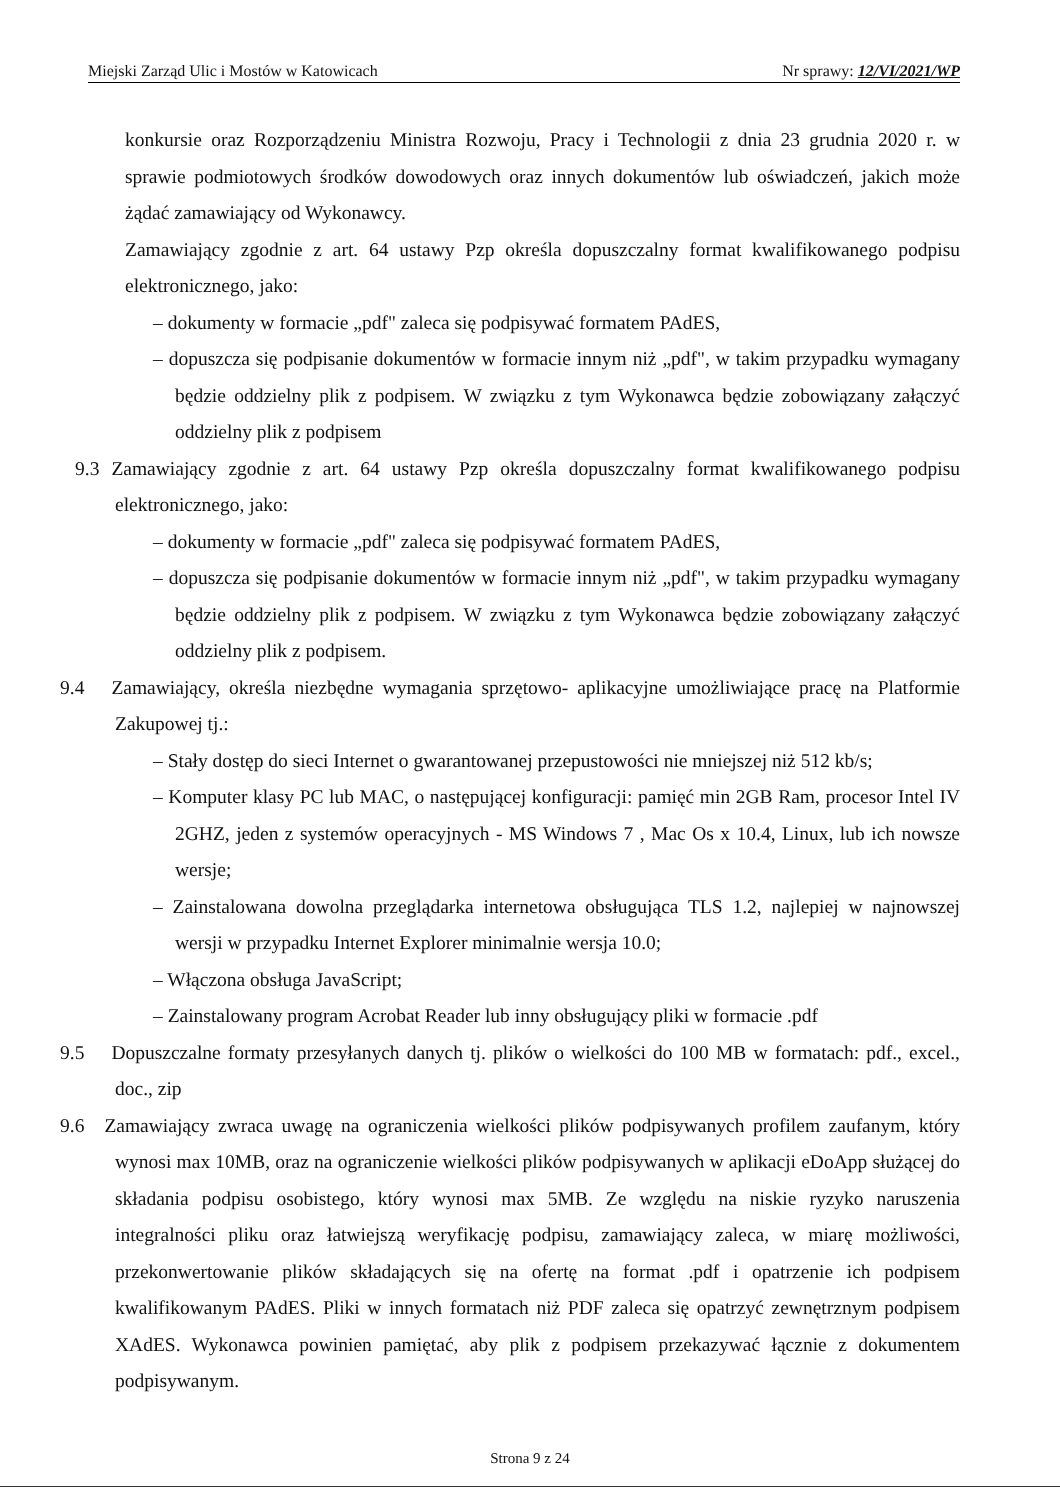Miejski Zarząd Ulic i Mostów w Katowicach Nr sprawy: 12/VI/2021/WP
konkursie oraz Rozporządzeniu Ministra Rozwoju, Pracy i Technologii z dnia 23 grudnia 2020 r. w sprawie podmiotowych środków dowodowych oraz innych dokumentów lub oświadczeń, jakich może żądać zamawiający od Wykonawcy.
Zamawiający zgodnie z art. 64 ustawy Pzp określa dopuszczalny format kwalifikowanego podpisu elektronicznego, jako:
– dokumenty w formacie „pdf" zaleca się podpisywać formatem PAdES,
– dopuszcza się podpisanie dokumentów w formacie innym niż „pdf", w takim przypadku wymagany będzie oddzielny plik z podpisem. W związku z tym Wykonawca będzie zobowiązany załączyć oddzielny plik z podpisem
9.3 Zamawiający zgodnie z art. 64 ustawy Pzp określa dopuszczalny format kwalifikowanego podpisu elektronicznego, jako:
– dokumenty w formacie „pdf" zaleca się podpisywać formatem PAdES,
– dopuszcza się podpisanie dokumentów w formacie innym niż „pdf", w takim przypadku wymagany będzie oddzielny plik z podpisem. W związku z tym Wykonawca będzie zobowiązany załączyć oddzielny plik z podpisem.
9.4 Zamawiający, określa niezbędne wymagania sprzętowo- aplikacyjne umożliwiające pracę na Platformie Zakupowej tj.:
– Stały dostęp do sieci Internet o gwarantowanej przepustowości nie mniejszej niż 512 kb/s;
– Komputer klasy PC lub MAC, o następującej konfiguracji: pamięć min 2GB Ram, procesor Intel IV 2GHZ, jeden z systemów operacyjnych - MS Windows 7 , Mac Os x 10.4, Linux, lub ich nowsze wersje;
– Zainstalowana dowolna przeglądarka internetowa obsługująca TLS 1.2, najlepiej w najnowszej wersji w przypadku Internet Explorer minimalnie wersja 10.0;
– Włączona obsługa JavaScript;
– Zainstalowany program Acrobat Reader lub inny obsługujący pliki w formacie .pdf
9.5 Dopuszczalne formaty przesyłanych danych tj. plików o wielkości do 100 MB w formatach: pdf., excel., doc., zip
9.6 Zamawiający zwraca uwagę na ograniczenia wielkości plików podpisywanych profilem zaufanym, który wynosi max 10MB, oraz na ograniczenie wielkości plików podpisywanych w aplikacji eDoApp służącej do składania podpisu osobistego, który wynosi max 5MB. Ze względu na niskie ryzyko naruszenia integralności pliku oraz łatwiejszą weryfikację podpisu, zamawiający zaleca, w miarę możliwości, przekonwertowanie plików składających się na ofertę na format .pdf i opatrzenie ich podpisem kwalifikowanym PAdES. Pliki w innych formatach niż PDF zaleca się opatrzyć zewnętrznym podpisem XAdES. Wykonawca powinien pamiętać, aby plik z podpisem przekazywać łącznie z dokumentem podpisywanym.
Strona 9 z 24